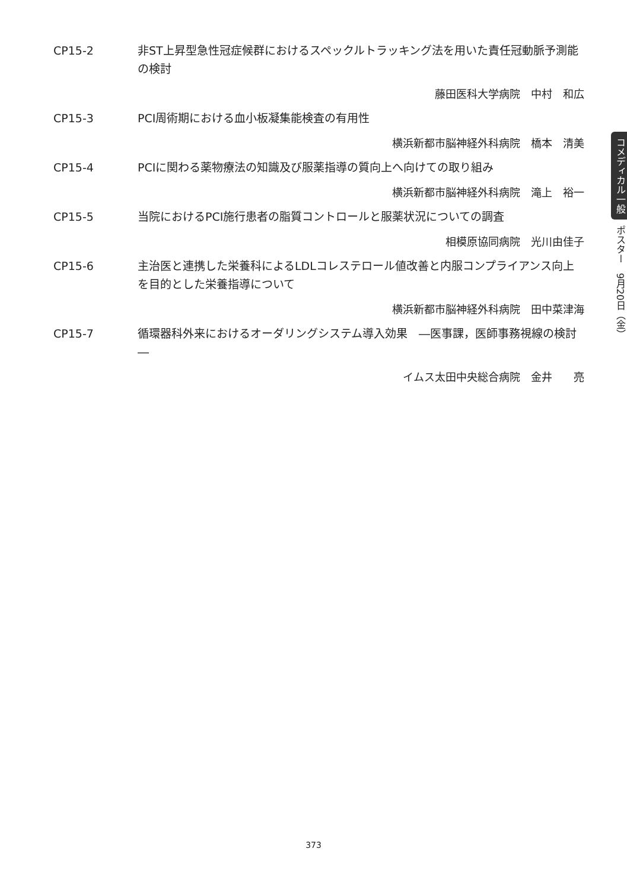CP15-2 非ST上昇型急性冠症候群におけるスペックルトラッキング法を用いた責任冠動脈予測能の検討
藤田医科大学病院　中村　和広
CP15-3 PCI周術期における血小板凝集能検査の有用性
横浜新都市脳神経外科病院　橋本　清美
CP15-4 PCIに関わる薬物療法の知識及び服薬指導の質向上へ向けての取り組み
横浜新都市脳神経外科病院　滝上　裕一
CP15-5 当院におけるPCI施行患者の脂質コントロールと服薬状況についての調査
相模原協同病院　光川由佳子
CP15-6 主治医と連携した栄養科によるLDLコレステロール値改善と内服コンプライアンス向上を目的とした栄養指導について
横浜新都市脳神経外科病院　田中菜津海
CP15-7 循環器科外来におけるオーダリングシステム導入効果　―医事課，医師事務視線の検討―
イムス太田中央総合病院　金井　　亮
コメディカル一般 ポスター　9月20日（金）
373